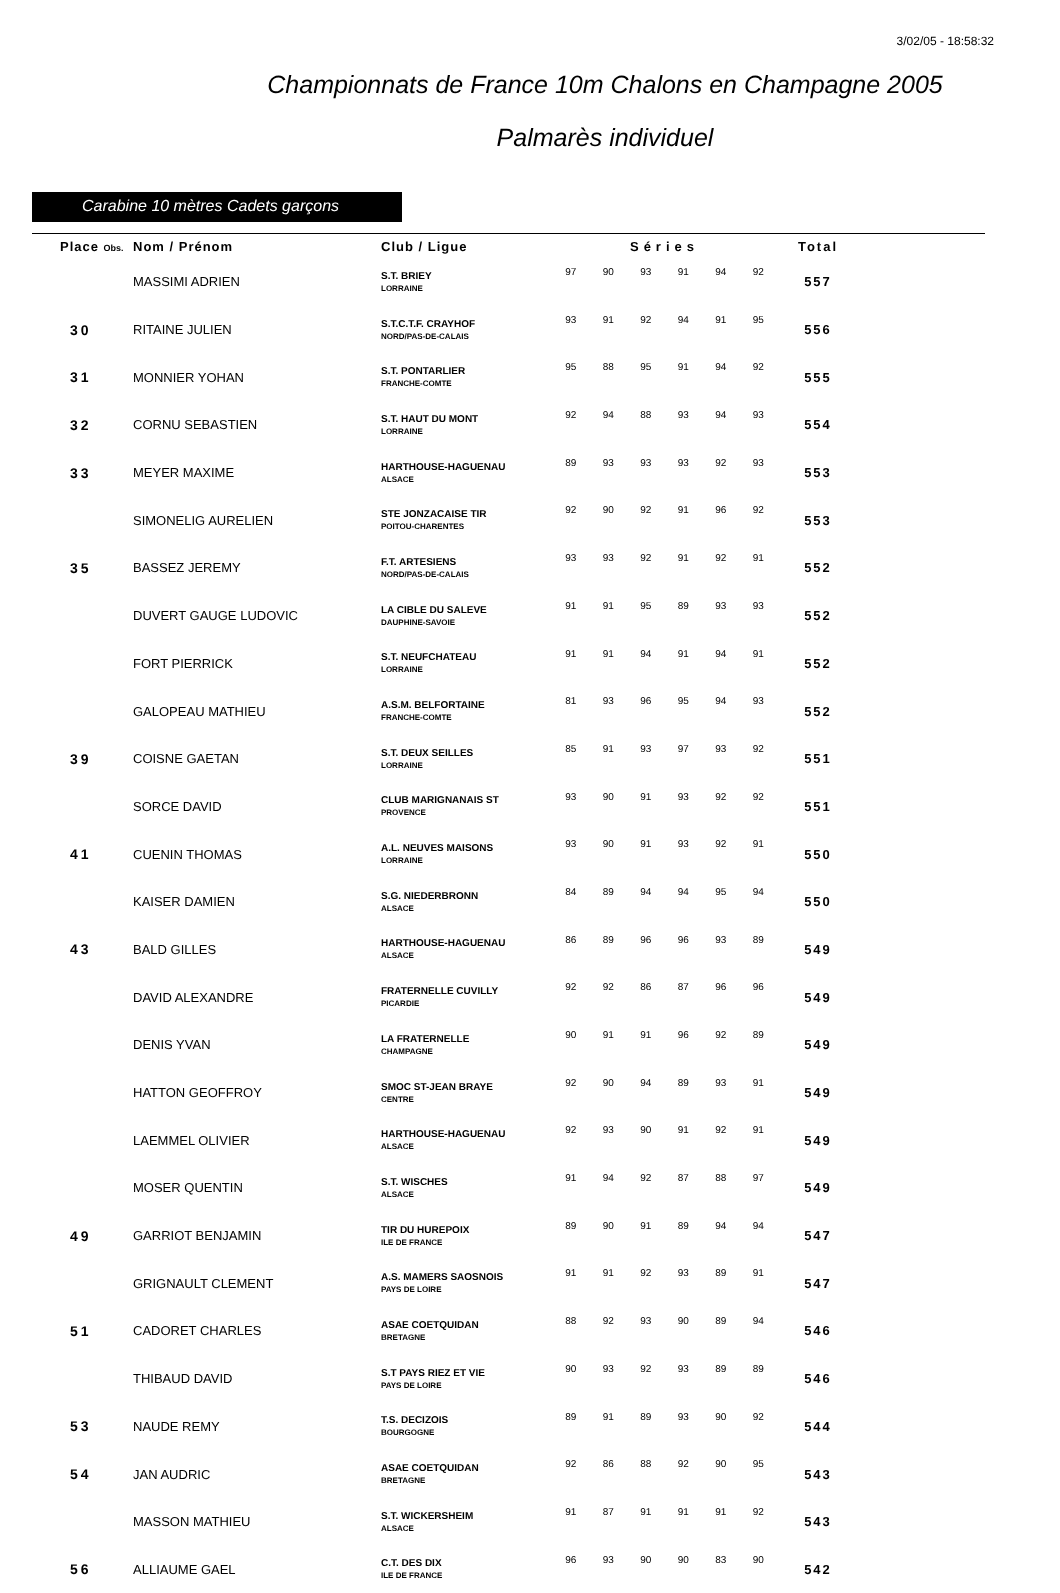3/02/05 - 18:58:32
Championnats de France 10m Chalons en Champagne 2005
Palmarès individuel
Carabine 10 mètres Cadets garçons
| Place Obs. | Nom / Prénom | Club / Ligue | Séries | | | | | | Total |
| --- | --- | --- | --- | --- | --- | --- | --- | --- | --- |
| | MASSIMI ADRIEN | S.T. BRIEY LORRAINE | 97 | 90 | 93 | 91 | 94 | 92 | 557 |
| 30 | RITAINE JULIEN | S.T.C.T.F. CRAYHOF NORD/PAS-DE-CALAIS | 93 | 91 | 92 | 94 | 91 | 95 | 556 |
| 31 | MONNIER YOHAN | S.T. PONTARLIER FRANCHE-COMTE | 95 | 88 | 95 | 91 | 94 | 92 | 555 |
| 32 | CORNU SEBASTIEN | S.T. HAUT DU MONT LORRAINE | 92 | 94 | 88 | 93 | 94 | 93 | 554 |
| 33 | MEYER MAXIME | HARTHOUSE-HAGUENAU ALSACE | 89 | 93 | 93 | 93 | 92 | 93 | 553 |
| | SIMONELIG AURELIEN | STE JONZACAISE TIR POITOU-CHARENTES | 92 | 90 | 92 | 91 | 96 | 92 | 553 |
| 35 | BASSEZ JEREMY | F.T. ARTESIENS NORD/PAS-DE-CALAIS | 93 | 93 | 92 | 91 | 92 | 91 | 552 |
| | DUVERT GAUGE LUDOVIC | LA CIBLE DU SALEVE DAUPHINE-SAVOIE | 91 | 91 | 95 | 89 | 93 | 93 | 552 |
| | FORT PIERRICK | S.T. NEUFCHATEAU LORRAINE | 91 | 91 | 94 | 91 | 94 | 91 | 552 |
| | GALOPEAU MATHIEU | A.S.M. BELFORTAINE FRANCHE-COMTE | 81 | 93 | 96 | 95 | 94 | 93 | 552 |
| 39 | COISNE GAETAN | S.T. DEUX SEILLES LORRAINE | 85 | 91 | 93 | 97 | 93 | 92 | 551 |
| | SORCE DAVID | CLUB MARIGNANAIS ST PROVENCE | 93 | 90 | 91 | 93 | 92 | 92 | 551 |
| 41 | CUENIN THOMAS | A.L. NEUVES MAISONS LORRAINE | 93 | 90 | 91 | 93 | 92 | 91 | 550 |
| | KAISER DAMIEN | S.G. NIEDERBRONN ALSACE | 84 | 89 | 94 | 94 | 95 | 94 | 550 |
| 43 | BALD GILLES | HARTHOUSE-HAGUENAU ALSACE | 86 | 89 | 96 | 96 | 93 | 89 | 549 |
| | DAVID ALEXANDRE | FRATERNELLE CUVILLY PICARDIE | 92 | 92 | 86 | 87 | 96 | 96 | 549 |
| | DENIS YVAN | LA FRATERNELLE CHAMPAGNE | 90 | 91 | 91 | 96 | 92 | 89 | 549 |
| | HATTON GEOFFROY | SMOC ST-JEAN BRAYE CENTRE | 92 | 90 | 94 | 89 | 93 | 91 | 549 |
| | LAEMMEL OLIVIER | HARTHOUSE-HAGUENAU ALSACE | 92 | 93 | 90 | 91 | 92 | 91 | 549 |
| | MOSER QUENTIN | S.T. WISCHES ALSACE | 91 | 94 | 92 | 87 | 88 | 97 | 549 |
| 49 | GARRIOT BENJAMIN | TIR DU HUREPOIX ILE DE FRANCE | 89 | 90 | 91 | 89 | 94 | 94 | 547 |
| | GRIGNAULT CLEMENT | A.S. MAMERS SAOSNOIS PAYS DE LOIRE | 91 | 91 | 92 | 93 | 89 | 91 | 547 |
| 51 | CADORET CHARLES | ASAE COETQUIDAN BRETAGNE | 88 | 92 | 93 | 90 | 89 | 94 | 546 |
| | THIBAUD DAVID | S.T PAYS RIEZ ET VIE PAYS DE LOIRE | 90 | 93 | 92 | 93 | 89 | 89 | 546 |
| 53 | NAUDE REMY | T.S. DECIZOIS BOURGOGNE | 89 | 91 | 89 | 93 | 90 | 92 | 544 |
| 54 | JAN AUDRIC | ASAE COETQUIDAN BRETAGNE | 92 | 86 | 88 | 92 | 90 | 95 | 543 |
| | MASSON MATHIEU | S.T. WICKERSHEIM ALSACE | 91 | 87 | 91 | 91 | 91 | 92 | 543 |
| 56 | ALLIAUME GAEL | C.T. DES DIX ILE DE FRANCE | 96 | 93 | 90 | 90 | 83 | 90 | 542 |